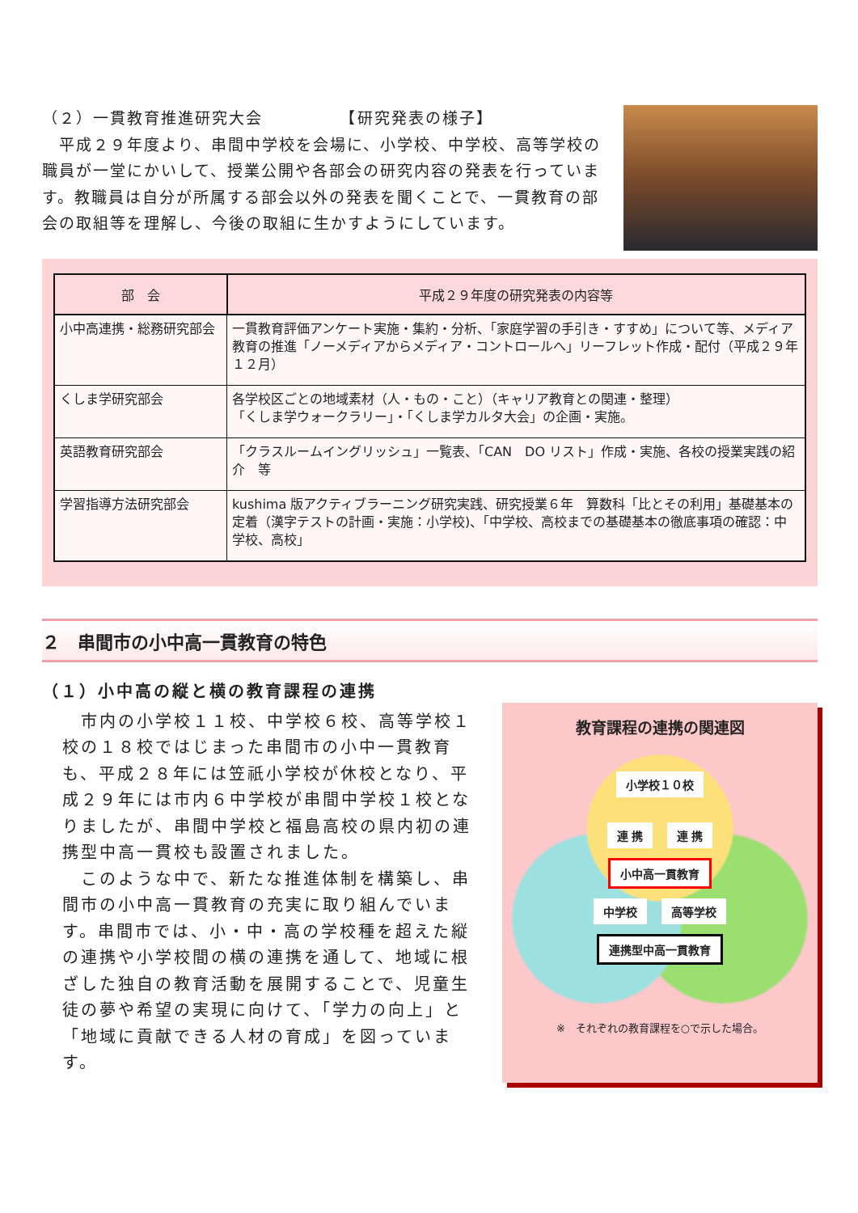（２）一貫教育推進研究大会　　　　　【研究発表の様子】
　平成２９年度より、串間中学校を会場に、小学校、中学校、高等学校の職員が一堂にかいして、授業公開や各部会の研究内容の発表を行っています。教職員は自分が所属する部会以外の発表を聞くことで、一貫教育の部会の取組等を理解し、今後の取組に生かすようにしています。
| 部 会 | 平成２９年度の研究発表の内容等 |
| --- | --- |
| 小中高連携・総務研究部会 | 一貫教育評価アンケート実施・集約・分析、「家庭学習の手引き・すすめ」について等、メディア教育の推進「ノーメディアからメディア・コントロールへ」リーフレット作成・配付（平成２９年１２月） |
| くしま学研究部会 | 各学校区ごとの地域素材（人・もの・こと）（キャリア教育との関連・整理） 「くしま学ウォークラリー」・「くしま学カルタ大会」の企画・実施。 |
| 英語教育研究部会 | 「クラスルームイングリッシュ」一覧表、「CAN DO リスト」作成・実施、各校の授業実践の紹介 等 |
| 学習指導方法研究部会 | kushima 版アクティブラーニング研究実践、研究授業６年 算数科「比とその利用」基礎基本の定着（漢字テストの計画・実施：小学校)、「中学校、高校までの基礎基本の徹底事項の確認：中学校、高校」 |
２　串間市の小中高一貫教育の特色
（１）小中高の縦と横の教育課程の連携
　市内の小学校１１校、中学校６校、高等学校１校の１８校ではじまった串間市の小中一貫教育も、平成２８年には笠祇小学校が休校となり、平成２９年には市内６中学校が串間中学校１校となりましたが、串間中学校と福島高校の県内初の連携型中高一貫校も設置されました。
　このような中で、新たな推進体制を構築し、串間市の小中高一貫教育の充実に取り組んでいます。串間市では、小・中・高の学校種を超えた縦の連携や小学校間の横の連携を通して、地域に根ざした独自の教育活動を展開することで、児童生徒の夢や希望の実現に向けて、「学力の向上」と「地域に貢献できる人材の育成」を図っています。
教育課程の連携の関連図
小学校１０校
連 携 連 携
小中高一貫教育
中学校 高等学校
連携型中高一貫教育
※　それぞれの教育課程を○で示した場合。